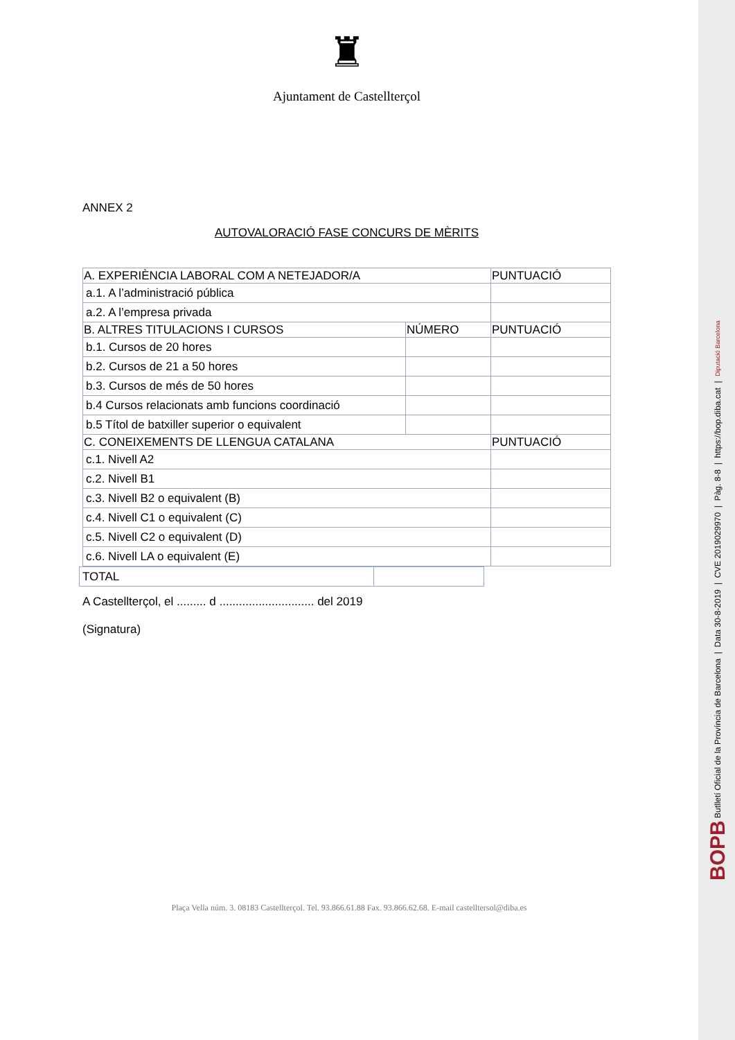♜
Ajuntament de Castellterçol
ANNEX 2
AUTOVALORACIÓ FASE CONCURS DE MÈRITS
| A. EXPERIÈNCIA LABORAL COM A NETEJADOR/A | | PUNTUACIÓ |
| a.1. A l’administració pública | | |
| a.2. A l’empresa privada | | |
| B. ALTRES TITULACIONS I CURSOS | NÚMERO | PUNTUACIÓ |
| b.1. Cursos de 20 hores | | |
| b.2. Cursos de 21 a 50 hores | | |
| b.3. Cursos de més de 50 hores | | |
| b.4 Cursos relacionats amb funcions coordinació | | |
| b.5 Títol de batxiller superior o equivalent | | |
| C. CONEIXEMENTS DE LLENGUA CATALANA | | PUNTUACIÓ |
| c.1. Nivell A2 | | |
| c.2. Nivell B1 | | |
| c.3. Nivell B2 o equivalent (B) | | |
| c.4. Nivell C1 o equivalent (C) | | |
| c.5. Nivell C2 o equivalent (D) | | |
| c.6. Nivell LA o equivalent (E) | | |
| TOTAL | |
A Castellterçol, el ......... d ............................. del 2019
(Signatura)
Plaça Vella núm. 3. 08183 Castellterçol. Tel. 93.866.61.88 Fax. 93.866.62.68. E-mail castelltersol@diba.es
BOPB Butlletí Oficial de la Província de Barcelona | Data 30-8-2019 | CVE 2019029970 | Pàg. 8-8 | https://bop.diba.cat | Diputació Barcelona